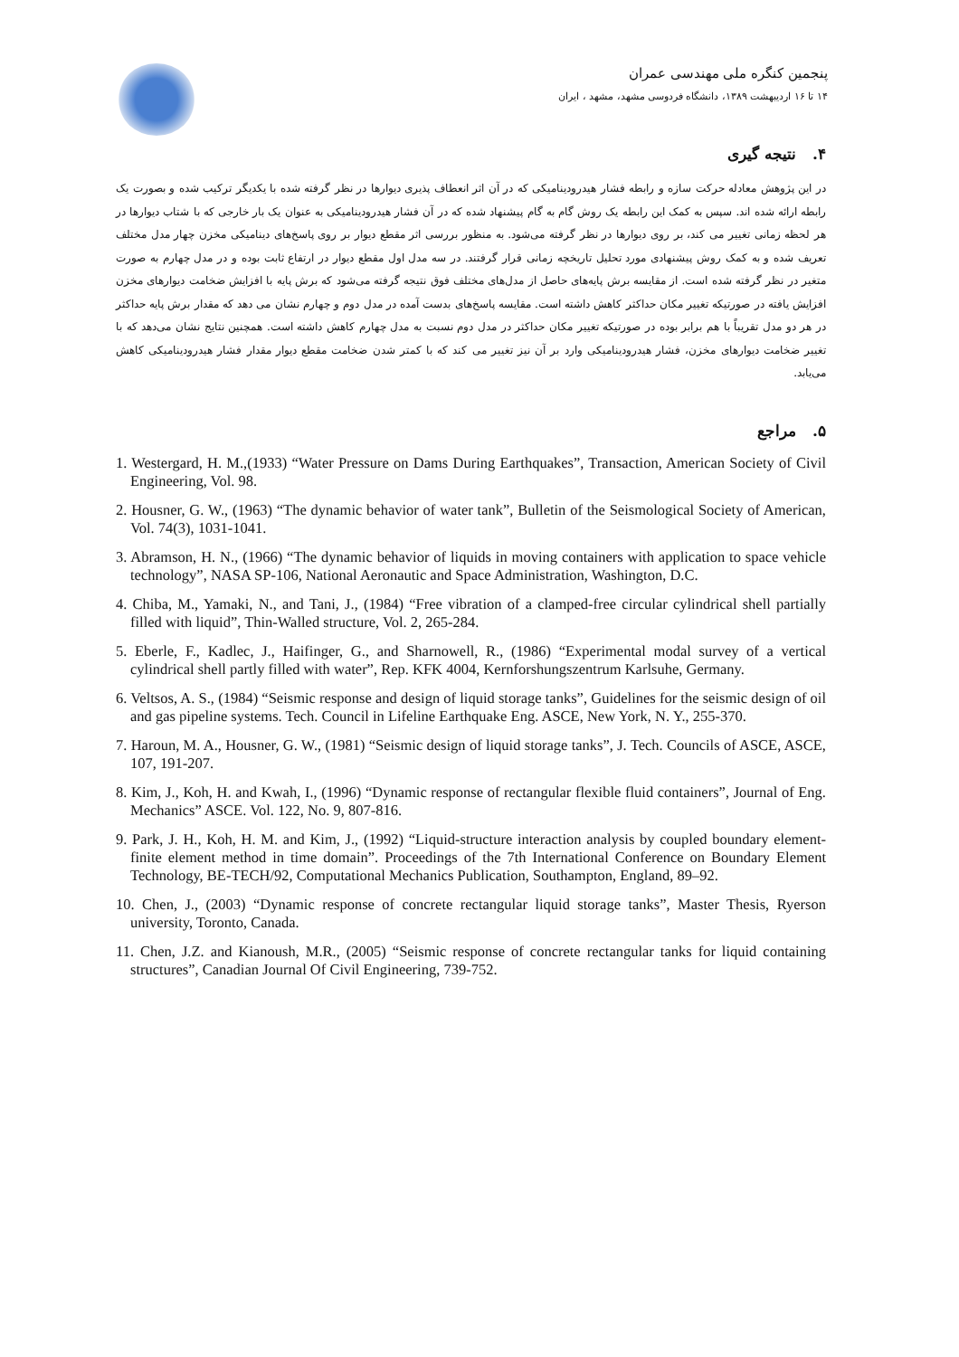پنجمین کنگره ملی مهندسی عمران
۱۴ تا ۱۶ اردیبهشت ۱۳۸۹، دانشگاه فردوسی مشهد، مشهد ، ایران
۴. نتیجه گیری
در این پژوهش معادله حرکت سازه و رابطه فشار هیدرودینامیکی که در آن اثر انعطاف پذیری دیوارها در نظر گرفته شده با یکدیگر ترکیب شده و بصورت یک رابطه ارائه شده اند. سپس به کمک این رابطه یک روش گام به گام پیشنهاد شده که در آن فشار هیدرودینامیکی به عنوان یک بار خارجی که با شتاب دیوارها در هر لحظه زمانی تغییر می کند، بر روی دیوارها در نظر گرفته می‌شود. به منظور بررسی اثر مقطع دیوار بر روی پاسخ‌های دینامیکی مخزن چهار مدل مختلف تعریف شده و به کمک روش پیشنهادی مورد تحلیل تاریخچه زمانی قرار گرفتند. در سه مدل اول مقطع دیوار در ارتفاع ثابت بوده و در مدل چهارم به صورت متغیر در نظر گرفته شده است. از مقایسه برش پایه‌های حاصل از مدل‌های مختلف فوق نتیجه گرفته می‌شود که برش پایه با افزایش ضخامت دیوارهای مخزن افزایش یافته در صورتیکه تغییر مکان حداکثر کاهش داشته است. مقایسه پاسخ‌های بدست آمده در مدل دوم و چهارم نشان می دهد که مقدار برش پایه حداکثر در هر دو مدل تقریباً با هم برابر بوده در صورتیکه تغییر مکان حداکثر در مدل دوم نسبت به مدل چهارم کاهش داشته است. همچنین نتایج نشان می‌دهد که با تغییر ضخامت دیوارهای مخزن، فشار هیدرودینامیکی وارد بر آن نیز تغییر می کند که با کمتر شدن ضخامت مقطع دیوار مقدار فشار هیدرودینامیکی کاهش می‌یابد.
۵. مراجع
1. Westergard, H. M.,(1933) “Water Pressure on Dams During Earthquakes”, Transaction, American Society of Civil Engineering, Vol. 98.
2. Housner, G. W., (1963) “The dynamic behavior of water tank”, Bulletin of the Seismological Society of American, Vol. 74(3), 1031-1041.
3. Abramson, H. N., (1966) “The dynamic behavior of liquids in moving containers with application to space vehicle technology”, NASA SP-106, National Aeronautic and Space Administration, Washington, D.C.
4. Chiba, M., Yamaki, N., and Tani, J., (1984) “Free vibration of a clamped-free circular cylindrical shell partially filled with liquid”, Thin-Walled structure, Vol. 2, 265-284.
5. Eberle, F., Kadlec, J., Haifinger, G., and Sharnowell, R., (1986) “Experimental modal survey of a vertical cylindrical shell partly filled with water”, Rep. KFK 4004, Kernforshungszentrum Karlsuhe, Germany.
6. Veltsos, A. S., (1984) “Seismic response and design of liquid storage tanks”, Guidelines for the seismic design of oil and gas pipeline systems. Tech. Council in Lifeline Earthquake Eng. ASCE, New York, N. Y., 255-370.
7. Haroun, M. A., Housner, G. W., (1981) “Seismic design of liquid storage tanks”, J. Tech. Councils of ASCE, ASCE, 107, 191-207.
8. Kim, J., Koh, H. and Kwah, I., (1996) “Dynamic response of rectangular flexible fluid containers”, Journal of Eng. Mechanics” ASCE. Vol. 122, No. 9, 807-816.
9. Park, J. H., Koh, H. M. and Kim, J., (1992) “Liquid-structure interaction analysis by coupled boundary element-finite element method in time domain”. Proceedings of the 7th International Conference on Boundary Element Technology, BE-TECH/92, Computational Mechanics Publication, Southampton, England, 89–92.
10. Chen, J., (2003) “Dynamic response of concrete rectangular liquid storage tanks”, Master Thesis, Ryerson university, Toronto, Canada.
11. Chen, J.Z. and Kianoush, M.R., (2005) “Seismic response of concrete rectangular tanks for liquid containing structures”, Canadian Journal Of Civil Engineering, 739-752.